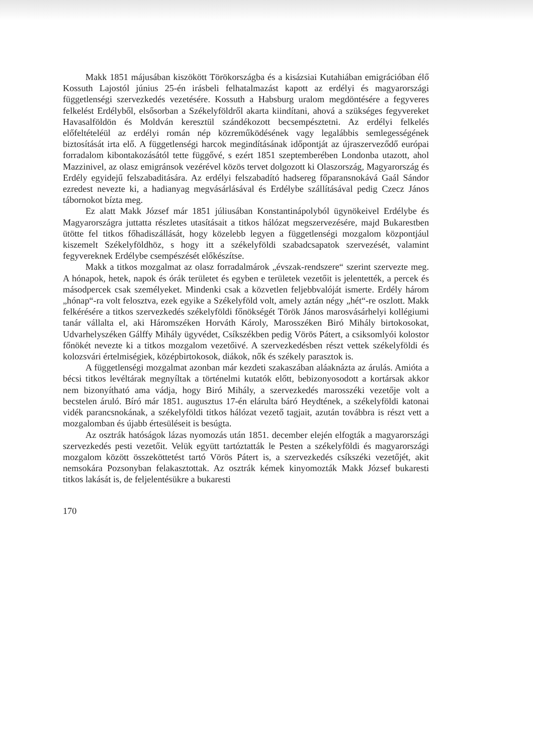Makk 1851 májusában kiszökött Törökországba és a kisázsiai Kutahiában emigrációban élő Kossuth Lajostól június 25-én irásbeli felhatalmazást kapott az erdélyi és magyarországi függetlenségi szervezkedés vezetésére. Kossuth a Habsburg uralom megdöntésére a fegyveres felkelést Erdélyből, elsősorban a Székelyföldről akarta kiindítani, ahová a szükséges fegyvereket Havasalföldön és Moldván keresztül szándékozott becsempésztetni. Az erdélyi felkelés előfeltételéül az erdélyi román nép közreműködésének vagy legalábbis semlegességének biztosítását irta elő. A függetlenségi harcok megindításának időpontját az újraszerveződő európai forradalom kibontakozásától tette függővé, s ezért 1851 szeptemberében Londonba utazott, ahol Mazzinivel, az olasz emigránsok vezérével közös tervet dolgozott ki Olaszország, Magyarország és Erdély egyidejű felszabaditására. Az erdélyi felszabadító hadsereg főparansnokává Gaál Sándor ezredest nevezte ki, a hadianyag megvásárlásával és Erdélybe szállításával pedig Czecz János tábornokot bízta meg.
Ez alatt Makk József már 1851 júliusában Konstantinápolyból ügynökeivel Erdélybe és Magyarországra juttatta részletes utasításait a titkos hálózat megszervezésére, majd Bukarestben ütötte fel titkos főhadiszállását, hogy közelebb legyen a függetlenségi mozgalom központjául kiszemelt Székelyföldhöz, s hogy itt a székelyföldi szabadcsapatok szervezését, valamint fegyvereknek Erdélybe csempészését előkészítse.
Makk a titkos mozgalmat az olasz forradalmárok „évszak-rendszere“ szerint szervezte meg. A hónapok, hetek, napok és órák területet és egyben e területek vezetőit is jelentették, a percek és másodpercek csak személyeket. Mindenki csak a közvetlen feljebbvalóját ismerte. Erdély három „hónap“-ra volt felosztva, ezek egyike a Székelyföld volt, amely aztán négy „hét“-re oszlott. Makk felkérésére a titkos szervezkedés székelyföldi főnökségét Török János marosvásárhelyi kollégiumi tanár vállalta el, aki Háromszéken Horváth Károly, Marosszéken Biró Mihály birtokosokat, Udvarhelyszéken Gálffy Mihály ügyvédet, Csíkszékben pedig Vörös Pátert, a csiksomlyói kolostor főnökét nevezte ki a titkos mozgalom vezetőivé. A szervezkedésben részt vettek székelyföldi és kolozsvári értelmiségiek, középbirtokosok, diákok, nők és székely parasztok is.
A függetlenségi mozgalmat azonban már kezdeti szakaszában aláaknázta az árulás. Amióta a bécsi titkos levéltárak megnyíltak a történelmi kutatók előtt, bebizonyosodott a kortársak akkor nem bizonyítható ama vádja, hogy Biró Mihály, a szervezkedés marosszéki vezetője volt a becstelen áruló. Bíró már 1851. augusztus 17-én elárulta báró Heydtének, a székelyföldi katonai vidék parancsnokának, a székelyföldi titkos hálózat vezető tagjait, azután továbbra is részt vett a mozgalomban és újabb értesüléseit is besúgta.
Az osztrák hatóságok lázas nyomozás után 1851. december elején elfogták a magyarországi szervezkedés pesti vezetőit. Velük együtt tartóztatták le Pesten a székelyföldi és magyarországi mozgalom között összeköttetést tartó Vörös Pátert is, a szervezkedés csíkszéki vezetőjét, akit nemsokára Pozsonyban felakasztottak. Az osztrák kémek kinyomozták Makk József bukaresti titkos lakását is, de feljelentésükre a bukaresti
170